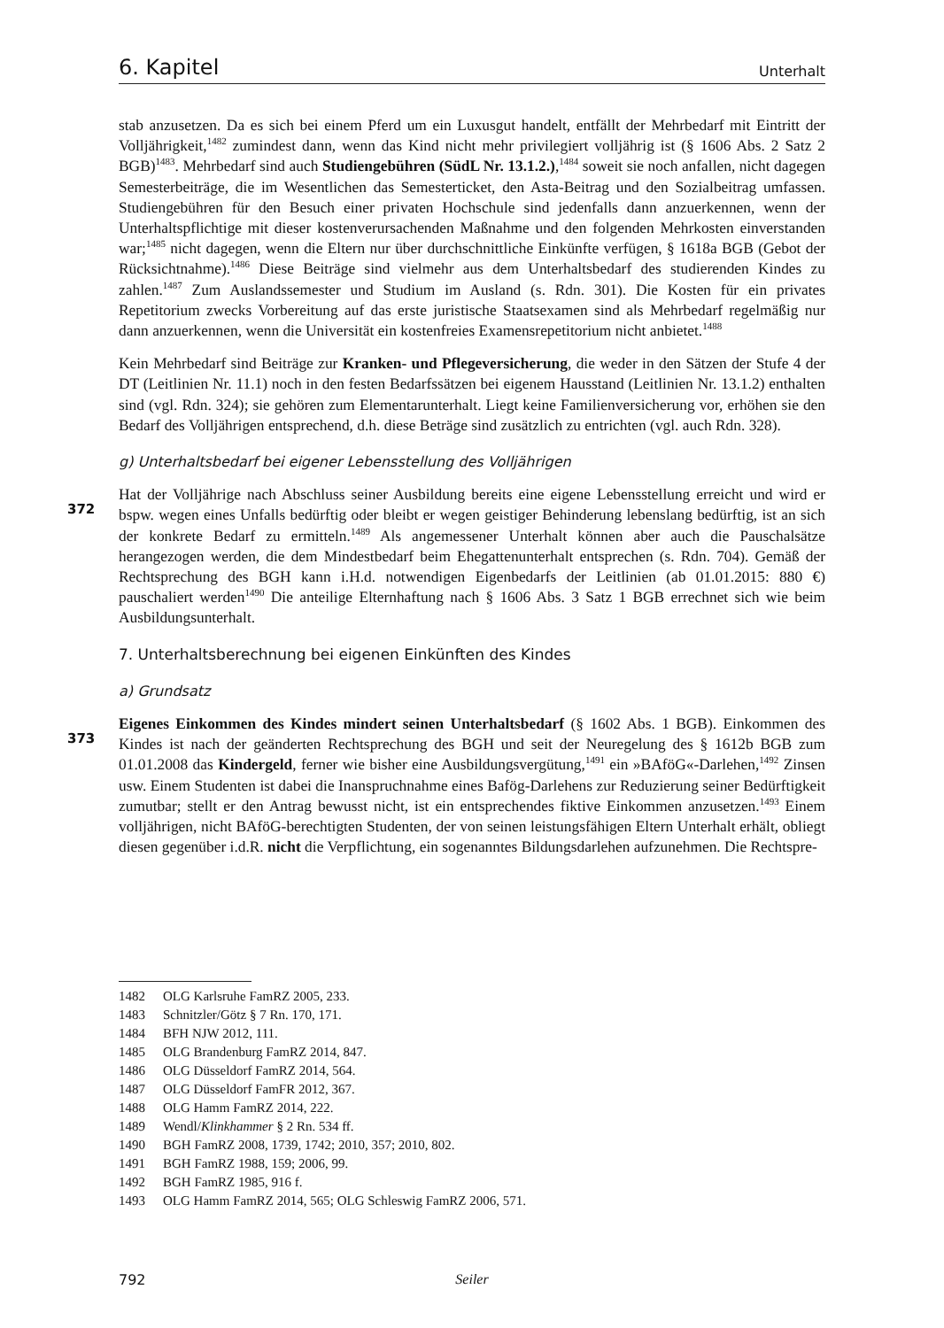6. Kapitel Unterhalt
stab anzusetzen. Da es sich bei einem Pferd um ein Luxusgut handelt, entfällt der Mehrbedarf mit Eintritt der Volljährigkeit,<sup>1482</sup> zumindest dann, wenn das Kind nicht mehr privilegiert volljährig ist (§ 1606 Abs. 2 Satz 2 BGB)<sup>1483</sup>. Mehrbedarf sind auch Studiengebühren (SüdL Nr. 13.1.2.),<sup>1484</sup> soweit sie noch anfallen, nicht dagegen Semesterbeiträge, die im Wesentlichen das Semesterticket, den Asta-Beitrag und den Sozialbeitrag umfassen. Studiengebühren für den Besuch einer privaten Hochschule sind jedenfalls dann anzuerkennen, wenn der Unterhaltspflichtige mit dieser kostenverursachenden Maßnahme und den folgenden Mehrkosten einverstanden war;<sup>1485</sup> nicht dagegen, wenn die Eltern nur über durchschnittliche Einkünfte verfügen, § 1618a BGB (Gebot der Rücksichtnahme).<sup>1486</sup> Diese Beiträge sind vielmehr aus dem Unterhaltsbedarf des studierenden Kindes zu zahlen.<sup>1487</sup> Zum Auslandssemester und Studium im Ausland (s. Rdn. 301). Die Kosten für ein privates Repetitorium zwecks Vorbereitung auf das erste juristische Staatsexamen sind als Mehrbedarf regelmäßig nur dann anzuerkennen, wenn die Universität ein kostenfreies Examensrepetitorium nicht anbietet.<sup>1488</sup>
Kein Mehrbedarf sind Beiträge zur Kranken- und Pflegeversicherung, die weder in den Sätzen der Stufe 4 der DT (Leitlinien Nr. 11.1) noch in den festen Bedarfssätzen bei eigenem Hausstand (Leitlinien Nr. 13.1.2) enthalten sind (vgl. Rdn. 324); sie gehören zum Elementarunterhalt. Liegt keine Familienversicherung vor, erhöhen sie den Bedarf des Volljährigen entsprechend, d.h. diese Beträge sind zusätzlich zu entrichten (vgl. auch Rdn. 328).
g) Unterhaltsbedarf bei eigener Lebensstellung des Volljährigen
372 Hat der Volljährige nach Abschluss seiner Ausbildung bereits eine eigene Lebensstellung erreicht und wird er bspw. wegen eines Unfalls bedürftig oder bleibt er wegen geistiger Behinderung lebenslang bedürftig, ist an sich der konkrete Bedarf zu ermitteln.<sup>1489</sup> Als angemessener Unterhalt können aber auch die Pauschalsätze herangezogen werden, die dem Mindestbedarf beim Ehegattenunterhalt entsprechen (s. Rdn. 704). Gemäß der Rechtsprechung des BGH kann i.H.d. notwendigen Eigenbedarfs der Leitlinien (ab 01.01.2015: 880 €) pauschaliert werden<sup>1490</sup> Die anteilige Elternhaftung nach § 1606 Abs. 3 Satz 1 BGB errechnet sich wie beim Ausbildungsunterhalt.
7. Unterhaltsberechnung bei eigenen Einkünften des Kindes
a) Grundsatz
373 Eigenes Einkommen des Kindes mindert seinen Unterhaltsbedarf (§ 1602 Abs. 1 BGB). Einkommen des Kindes ist nach der geänderten Rechtsprechung des BGH und seit der Neuregelung des § 1612b BGB zum 01.01.2008 das Kindergeld, ferner wie bisher eine Ausbildungsvergütung,<sup>1491</sup> ein »BAföG«-Darlehen,<sup>1492</sup> Zinsen usw. Einem Studenten ist dabei die Inanspruchnahme eines Bafög-Darlehens zur Reduzierung seiner Bedürftigkeit zumutbar; stellt er den Antrag bewusst nicht, ist ein entsprechendes fiktive Einkommen anzusetzen.<sup>1493</sup> Einem volljährigen, nicht BAföG-berechtigten Studenten, der von seinen leistungsfähigen Eltern Unterhalt erhält, obliegt diesen gegenüber i.d.R. nicht die Verpflichtung, ein sogenanntes Bildungsdarlehen aufzunehmen. Die Rechtspre-
1482 OLG Karlsruhe FamRZ 2005, 233.
1483 Schnitzler/Götz § 7 Rn. 170, 171.
1484 BFH NJW 2012, 111.
1485 OLG Brandenburg FamRZ 2014, 847.
1486 OLG Düsseldorf FamRZ 2014, 564.
1487 OLG Düsseldorf FamFR 2012, 367.
1488 OLG Hamm FamRZ 2014, 222.
1489 Wendl/Klinkhammer § 2 Rn. 534 ff.
1490 BGH FamRZ 2008, 1739, 1742; 2010, 357; 2010, 802.
1491 BGH FamRZ 1988, 159; 2006, 99.
1492 BGH FamRZ 1985, 916 f.
1493 OLG Hamm FamRZ 2014, 565; OLG Schleswig FamRZ 2006, 571.
792 Seiler